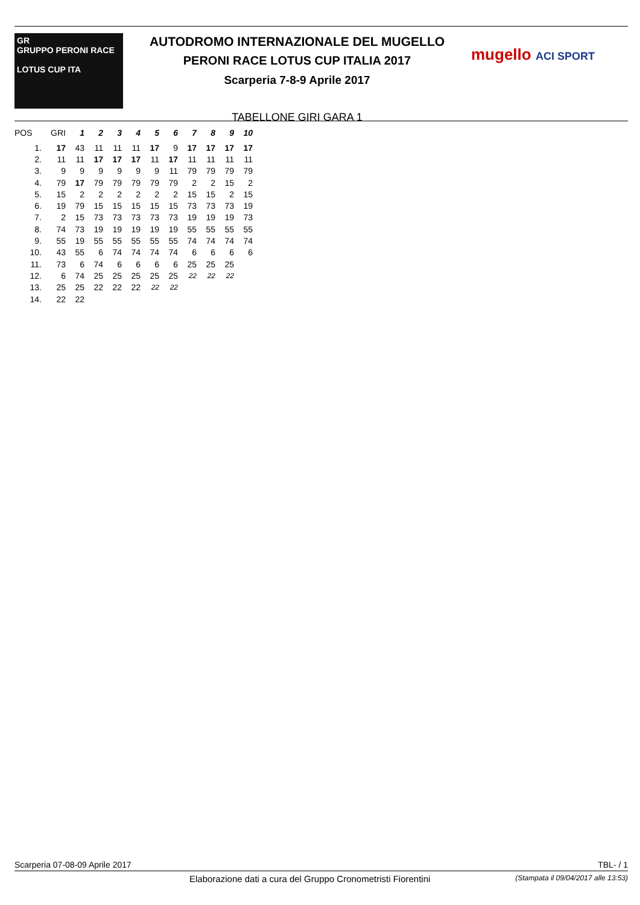GR
GRUPPO PERONI RACE
LOTUS CUP ITA
AUTODROMO INTERNAZIONALE DEL MUGELLO
PERONI RACE LOTUS CUP ITALIA 2017
Scarperia 7-8-9 Aprile 2017
TABELLONE GIRI GARA 1
mugello ACI SPORT
| POS | GRI | 1 | 2 | 3 | 4 | 5 | 6 | 7 | 8 | 9 | 10 |
| --- | --- | --- | --- | --- | --- | --- | --- | --- | --- | --- | --- |
| 1. | 17 | 43 | 11 | 11 | 11 | 17 | 9 | 17 | 17 | 17 | 17 |
| 2. | 11 | 11 | 17 | 17 | 17 | 11 | 17 | 11 | 11 | 11 | 11 |
| 3. | 9 | 9 | 9 | 9 | 9 | 9 | 11 | 79 | 79 | 79 | 79 |
| 4. | 79 | 17 | 79 | 79 | 79 | 79 | 79 | 2 | 2 | 15 | 2 |
| 5. | 15 | 2 | 2 | 2 | 2 | 2 | 2 | 15 | 15 | 2 | 15 |
| 6. | 19 | 79 | 15 | 15 | 15 | 15 | 15 | 73 | 73 | 73 | 19 |
| 7. | 2 | 15 | 73 | 73 | 73 | 73 | 73 | 19 | 19 | 19 | 73 |
| 8. | 74 | 73 | 19 | 19 | 19 | 19 | 19 | 55 | 55 | 55 | 55 |
| 9. | 55 | 19 | 55 | 55 | 55 | 55 | 55 | 74 | 74 | 74 | 74 |
| 10. | 43 | 55 | 6 | 74 | 74 | 74 | 74 | 6 | 6 | 6 | 6 |
| 11. | 73 | 6 | 74 | 6 | 6 | 6 | 6 | 25 | 25 | 25 | |
| 12. | 6 | 74 | 25 | 25 | 25 | 25 | 25 | 22 | 22 | 22 | |
| 13. | 25 | 25 | 22 | 22 | 22 | 22 | 22 | | | | |
| 14. | 22 | 22 | | | | | | | | | |
Scarperia 07-08-09 Aprile 2017 TBL- / 1
Elaborazione dati a cura del Gruppo Cronometristi Fiorentini (Stampata il 09/04/2017 alle 13:53)